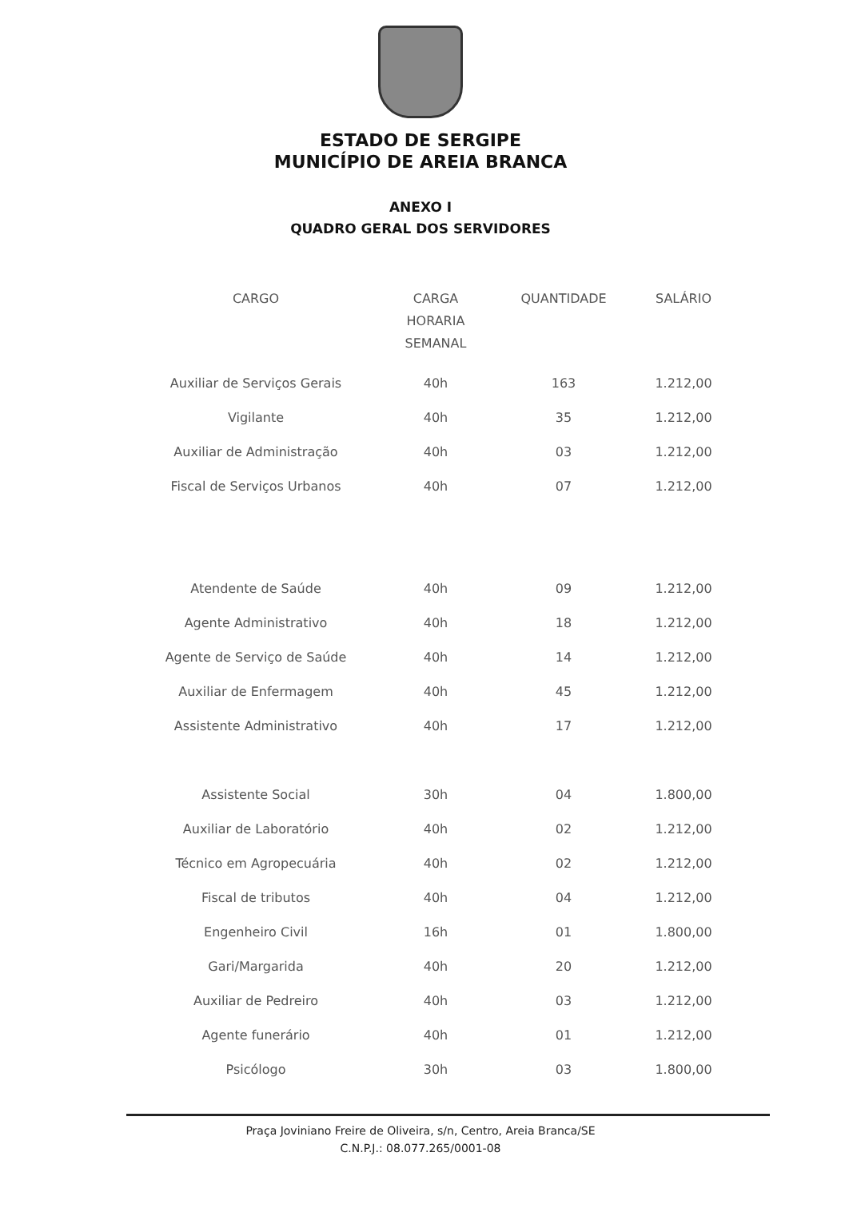ESTADO DE SERGIPE
MUNICÍPIO DE AREIA BRANCA
ANEXO I
QUADRO GERAL DOS SERVIDORES
| CARGO | CARGA HORARIA SEMANAL | QUANTIDADE | SALÁRIO |
| --- | --- | --- | --- |
| Auxiliar de Serviços Gerais | 40h | 163 | 1.212,00 |
| Vigilante | 40h | 35 | 1.212,00 |
| Auxiliar de Administração | 40h | 03 | 1.212,00 |
| Fiscal de Serviços Urbanos | 40h | 07 | 1.212,00 |
| Atendente de Saúde | 40h | 09 | 1.212,00 |
| Agente Administrativo | 40h | 18 | 1.212,00 |
| Agente de Serviço de Saúde | 40h | 14 | 1.212,00 |
| Auxiliar de Enfermagem | 40h | 45 | 1.212,00 |
| Assistente Administrativo | 40h | 17 | 1.212,00 |
| Assistente Social | 30h | 04 | 1.800,00 |
| Auxiliar de Laboratório | 40h | 02 | 1.212,00 |
| Técnico em Agropecuária | 40h | 02 | 1.212,00 |
| Fiscal de tributos | 40h | 04 | 1.212,00 |
| Engenheiro Civil | 16h | 01 | 1.800,00 |
| Gari/Margarida | 40h | 20 | 1.212,00 |
| Auxiliar de Pedreiro | 40h | 03 | 1.212,00 |
| Agente funerário | 40h | 01 | 1.212,00 |
| Psicólogo | 30h | 03 | 1.800,00 |
Praça Joviniano Freire de Oliveira, s/n, Centro, Areia Branca/SE
C.N.P.J.: 08.077.265/0001-08